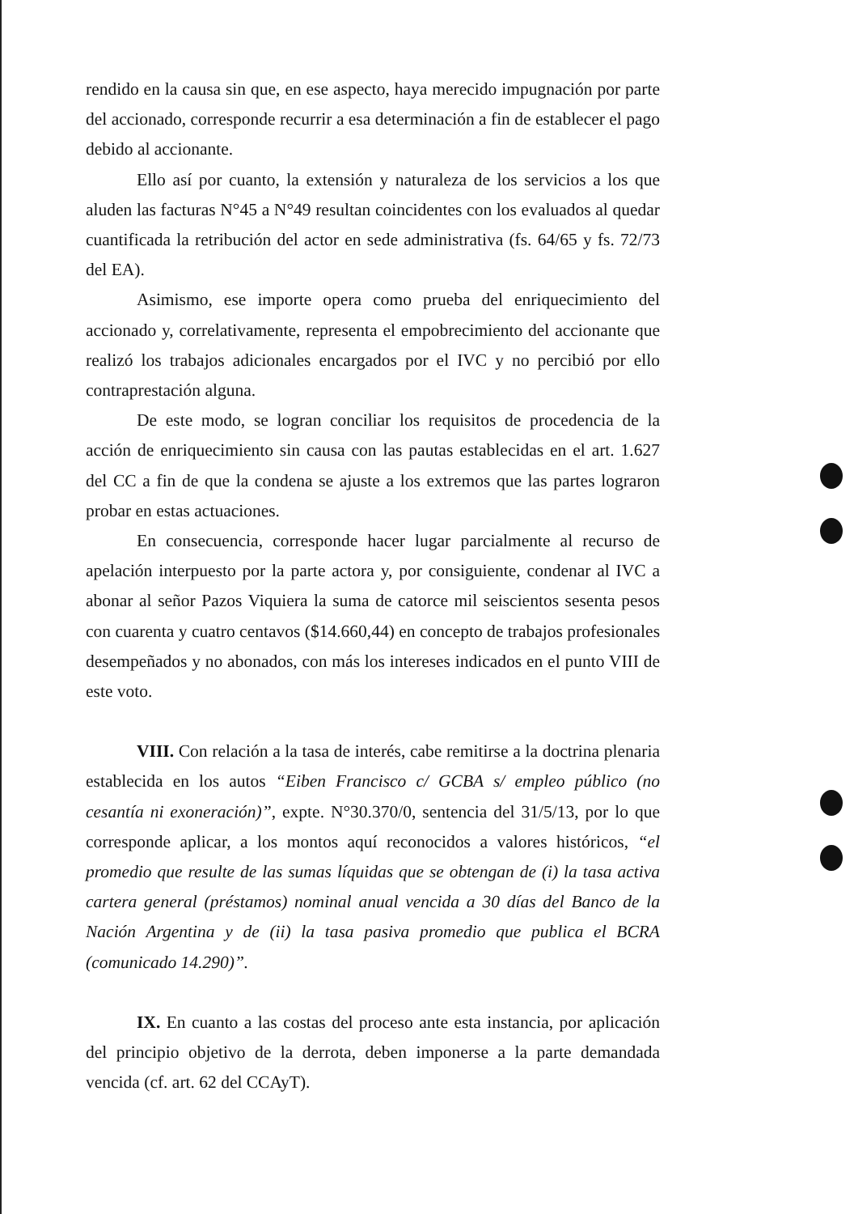rendido en la causa sin que, en ese aspecto, haya merecido impugnación por parte del accionado, corresponde recurrir a esa determinación a fin de establecer el pago debido al accionante.
Ello así por cuanto, la extensión y naturaleza de los servicios a los que aluden las facturas N°45 a N°49 resultan coincidentes con los evaluados al quedar cuantificada la retribución del actor en sede administrativa (fs. 64/65 y fs. 72/73 del EA).
Asimismo, ese importe opera como prueba del enriquecimiento del accionado y, correlativamente, representa el empobrecimiento del accionante que realizó los trabajos adicionales encargados por el IVC y no percibió por ello contraprestación alguna.
De este modo, se logran conciliar los requisitos de procedencia de la acción de enriquecimiento sin causa con las pautas establecidas en el art. 1.627 del CC a fin de que la condena se ajuste a los extremos que las partes lograron probar en estas actuaciones.
En consecuencia, corresponde hacer lugar parcialmente al recurso de apelación interpuesto por la parte actora y, por consiguiente, condenar al IVC a abonar al señor Pazos Viquiera la suma de catorce mil seiscientos sesenta pesos con cuarenta y cuatro centavos ($14.660,44) en concepto de trabajos profesionales desempeñados y no abonados, con más los intereses indicados en el punto VIII de este voto.
VIII. Con relación a la tasa de interés, cabe remitirse a la doctrina plenaria establecida en los autos “Eiben Francisco c/ GCBA s/ empleo público (no cesantía ni exoneración)”, expte. N°30.370/0, sentencia del 31/5/13, por lo que corresponde aplicar, a los montos aquí reconocidos a valores históricos, “el promedio que resulte de las sumas líquidas que se obtengan de (i) la tasa activa cartera general (préstamos) nominal anual vencida a 30 días del Banco de la Nación Argentina y de (ii) la tasa pasiva promedio que publica el BCRA (comunicado 14.290)”.
IX. En cuanto a las costas del proceso ante esta instancia, por aplicación del principio objetivo de la derrota, deben imponerse a la parte demandada vencida (cf. art. 62 del CCAyT).